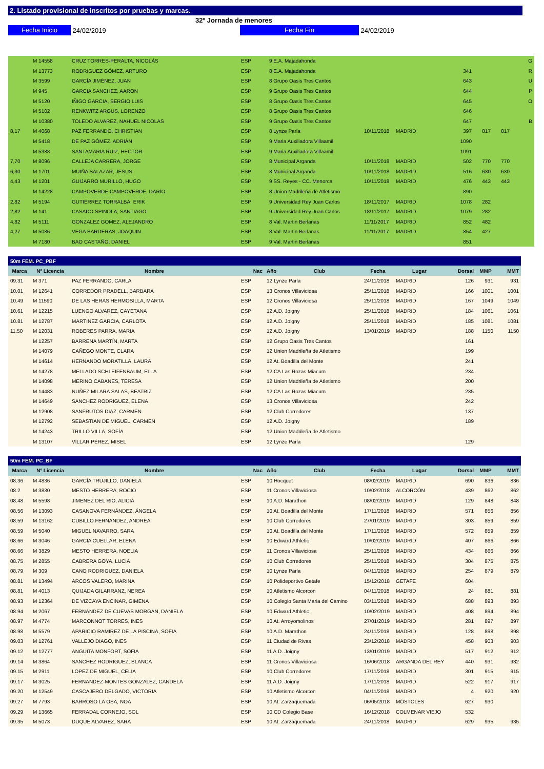2. Listado provisional de inscritos por pruebas y marcas.
32º Jornada de menores
Fecha Inicio
24/02/2019
Fecha Fin
24/02/2019
| | M 14558 | CRUZ TORRES-PERALTA, NICOLÁS | ESP | 9 E.A. Majadahonda | | | | | | G |
| | M 13773 | RODRIGUEZ GÓMEZ, ARTURO | ESP | 8 E.A. Majadahonda | | | 341 | | | R |
| | M 3599 | GARCÍA JIMÉNEZ, JUAN | ESP | 8 Grupo Oasis Tres Cantos | | | 643 | | | U |
| | M 945 | GARCIA SANCHEZ, AARON | ESP | 9 Grupo Oasis Tres Cantos | | | 644 | | | P |
| | M 5120 | IÑIGO GARCIA, SERGIO LUIS | ESP | 8 Grupo Oasis Tres Cantos | | | 645 | | | O |
| | M 5102 | RENKWITZ ARGUS, LORENZO | ESP | 8 Grupo Oasis Tres Cantos | | | 646 | | | |
| | M 10380 | TOLEDO ALVAREZ, NAHUEL NICOLAS | ESP | 9 Grupo Oasis Tres Cantos | | | 647 | | | B |
| 8,17 | M 4068 | PAZ FERRANDO, CHRISTIAN | ESP | 8 Lynze Parla | 10/11/2018 | MADRID | 397 | 817 | 817 | |
| | M 5418 | DE PAZ GÓMEZ, ADRIÁN | ESP | 9 Maria Auxiliadora Villaamil | | | 1090 | | | |
| | M 5388 | SANTAMARIA RUIZ, HECTOR | ESP | 9 Maria Auxiliadora Villaamil | | | 1091 | | | |
| 7,70 | M 8096 | CALLEJA CARRERA, JORGE | ESP | 8 Municipal Arganda | 10/11/2018 | MADRID | 502 | 770 | 770 | |
| 6,30 | M 1701 | MUIÑA SALAZAR, JESUS | ESP | 8 Municipal Arganda | 10/11/2018 | MADRID | 516 | 630 | 630 | |
| 4,43 | M 1201 | GUIJARRO MURILLO, HUGO | ESP | 9 SS. Reyes - CC. Menorca | 10/11/2018 | MADRID | 476 | 443 | 443 | |
| | M 14228 | CAMPOVERDE CAMPOVERDE, DARÍO | ESP | 8 Union Madrileña de Atletismo | | | 890 | | | |
| 2,82 | M 5194 | GUTIÉRREZ TORRALBA, ERIK | ESP | 9 Universidad Rey Juan Carlos | 18/11/2017 | MADRID | 1078 | 282 | | |
| 2,82 | M 141 | CASADO SPINOLA, SANTIAGO | ESP | 9 Universidad Rey Juan Carlos | 18/11/2017 | MADRID | 1079 | 282 | | |
| 4,82 | M 5111 | GONZALEZ GOMEZ, ALEJANDRO | ESP | 8 Val. Martin Berlanas | 11/11/2017 | MADRID | 852 | 482 | | |
| 4,27 | M 5086 | VEGA BARDERAS, JOAQUIN | ESP | 8 Val. Martin Berlanas | 11/11/2017 | MADRID | 854 | 427 | | |
| | M 7180 | BAO CASTAÑO, DANIEL | ESP | 9 Val. Martin Berlanas | | | 851 | | | |
| 50m FEM. PC_PBF | | | | | | | | | |
| Marca | Nº Licencia | Nombre | Nac | Año Club | Fecha | Lugar | Dorsal | MMP | MMT |
| 09.31 | M 371 | PAZ FERRANDO, CARLA | ESP | 12 Lynze Parla | 24/11/2018 | MADRID | 126 | 931 | 931 |
| 10.01 | M 12641 | CORREDOR PRADELL, BARBARA | ESP | 13 Cronos Villaviciosa | 25/11/2018 | MADRID | 166 | 1001 | 1001 |
| 10.49 | M 11590 | DE LAS HERAS HERMOSILLA, MARTA | ESP | 12 Cronos Villaviciosa | 25/11/2018 | MADRID | 167 | 1049 | 1049 |
| 10.61 | M 12215 | LUENGO ALVAREZ, CAYETANA | ESP | 12 A.D. Joigny | 25/11/2018 | MADRID | 184 | 1061 | 1061 |
| 10.81 | M 12787 | MARTINEZ GARCIA, CARLOTA | ESP | 12 A.D. Joigny | 25/11/2018 | MADRID | 185 | 1081 | 1081 |
| 11.50 | M 12031 | ROBERES PARRA, MARIA | ESP | 12 A.D. Joigny | 13/01/2019 | MADRID | 188 | 1150 | 1150 |
| | M 12257 | BARRENA MARTÍN, MARTA | ESP | 12 Grupo Oasis Tres Cantos | | | 161 | | |
| | M 14079 | CAÑEGO MONTE, CLARA | ESP | 12 Union Madrileña de Atletismo | | | 199 | | |
| | M 14614 | HERNANDO MORATILLA, LAURA | ESP | 12 At. Boadilla del Monte | | | 241 | | |
| | M 14278 | MELLADO SCHLEIFENBAUM, ELLA | ESP | 12 CA Las Rozas Miacum | | | 234 | | |
| | M 14098 | MERINO CABANES, TERESA | ESP | 12 Union Madrileña de Atletismo | | | 200 | | |
| | M 14483 | NUÑEZ MILARA SALAS, BEATRIZ | ESP | 12 CA Las Rozas Miacum | | | 235 | | |
| | M 14649 | SANCHEZ RODRIGUEZ, ELENA | ESP | 13 Cronos Villaviciosa | | | 242 | | |
| | M 12908 | SANFRUTOS DIAZ, CARMEN | ESP | 12 Club Corredores | | | 137 | | |
| | M 12792 | SEBASTIAN DE MIGUEL, CARMEN | ESP | 12 A.D. Joigny | | | 189 | | |
| | M 14243 | TRILLO VILLA, SOFÍA | ESP | 12 Union Madrileña de Atletismo | | | | | |
| | M 13107 | VILLAR PÉREZ, MISEL | ESP | 12 Lynze Parla | | | 129 | | |
| 50m FEM. PC_BF | | | | | | | | | |
| Marca | Nº Licencia | Nombre | Nac | Año Club | Fecha | Lugar | Dorsal | MMP | MMT |
| 08.36 | M 4836 | GARCÍA TRUJILLO, DANIELA | ESP | 10 Hocquet | 08/02/2019 | MADRID | 690 | 836 | 836 |
| 08.2 | M 3830 | MESTO HERRERA, ROCIO | ESP | 11 Cronos Villaviciosa | 10/02/2018 | ALCORCÓN | 439 | 862 | 862 |
| 08.48 | M 5598 | JIMENEZ DEL RIO, ALICIA | ESP | 10 A.D. Marathon | 08/02/2019 | MADRID | 129 | 848 | 848 |
| 08.56 | M 13093 | CASANOVA FERNÁNDEZ, ÁNGELA | ESP | 10 At. Boadilla del Monte | 17/11/2018 | MADRID | 571 | 856 | 856 |
| 08.59 | M 13162 | CUBILLO FERNANDEZ, ANDREA | ESP | 10 Club Corredores | 27/01/2019 | MADRID | 303 | 859 | 859 |
| 08.59 | M 5040 | MIGUEL NAVARRO, SARA | ESP | 10 At. Boadilla del Monte | 17/11/2018 | MADRID | 572 | 859 | 859 |
| 08.66 | M 3046 | GARCIA CUELLAR, ELENA | ESP | 10 Edward Athletic | 10/02/2019 | MADRID | 407 | 866 | 866 |
| 08.66 | M 3829 | MESTO HERRERA, NOELIA | ESP | 11 Cronos Villaviciosa | 25/11/2018 | MADRID | 434 | 866 | 866 |
| 08.75 | M 2855 | CABRERA GOYA, LUCIA | ESP | 10 Club Corredores | 25/11/2018 | MADRID | 304 | 875 | 875 |
| 08.79 | M 309 | CANO RODRIGUEZ, DANIELA | ESP | 10 Lynze Parla | 04/11/2018 | MADRID | 254 | 879 | 879 |
| 08.81 | M 13494 | ARCOS VALERO, MARINA | ESP | 10 Polideportivo Getafe | 15/12/2018 | GETAFE | 604 | | |
| 08.81 | M 4013 | QUIJADA GILARRANZ, NEREA | ESP | 10 Atletismo Alcorcon | 04/11/2018 | MADRID | 24 | 881 | 881 |
| 08.93 | M 12364 | DE VIZCAYA ENCINAR, GIMENA | ESP | 10 Colegio Santa Maria del Camino | 03/11/2018 | MADRID | 688 | 893 | 893 |
| 08.94 | M 2067 | FERNANDEZ DE CUEVAS MORGAN, DANIELA | ESP | 10 Edward Athletic | 10/02/2019 | MADRID | 408 | 894 | 894 |
| 08.97 | M 4774 | MARCONNOT TORRES, INES | ESP | 10 At. Arroyomolinos | 27/01/2019 | MADRID | 281 | 897 | 897 |
| 08.98 | M 5579 | APARICIO RAMIREZ DE LA PISCINA, SOFIA | ESP | 10 A.D. Marathon | 24/11/2018 | MADRID | 128 | 898 | 898 |
| 09.03 | M 12761 | VALLEJO DIAGO, INES | ESP | 11 Ciudad de Rivas | 23/12/2018 | MADRID | 458 | 903 | 903 |
| 09.12 | M 12777 | ANGUITA MONFORT, SOFIA | ESP | 11 A.D. Joigny | 13/01/2019 | MADRID | 517 | 912 | 912 |
| 09.14 | M 3864 | SANCHEZ RODRIGUEZ, BLANCA | ESP | 11 Cronos Villaviciosa | 16/06/2018 | ARGANDA DEL REY | 440 | 931 | 932 |
| 09.15 | M 2911 | LOPEZ DE MIGUEL, CELIA | ESP | 10 Club Corredores | 17/11/2018 | MADRID | 301 | 915 | 915 |
| 09.17 | M 3025 | FERNANDEZ-MONTES GONZALEZ, CANDELA | ESP | 11 A.D. Joigny | 17/11/2018 | MADRID | 522 | 917 | 917 |
| 09.20 | M 12549 | CASCAJERO DELGADO, VICTORIA | ESP | 10 Atletismo Alcorcon | 04/11/2018 | MADRID | 4 | 920 | 920 |
| 09.27 | M 7793 | BARROSO LA OSA, NOA | ESP | 10 At. Zarzaquemada | 06/05/2018 | MÓSTOLES | 627 | 930 | |
| 09.29 | M 13665 | FERRADAL CORNEJO, SOL | ESP | 10 CD Colegio Base | 16/12/2018 | COLMENAR VIEJO | 532 | | |
| 09.35 | M 5073 | DUQUE ALVAREZ, SARA | ESP | 10 At. Zarzaquemada | 24/11/2018 | MADRID | 629 | 935 | 935 |